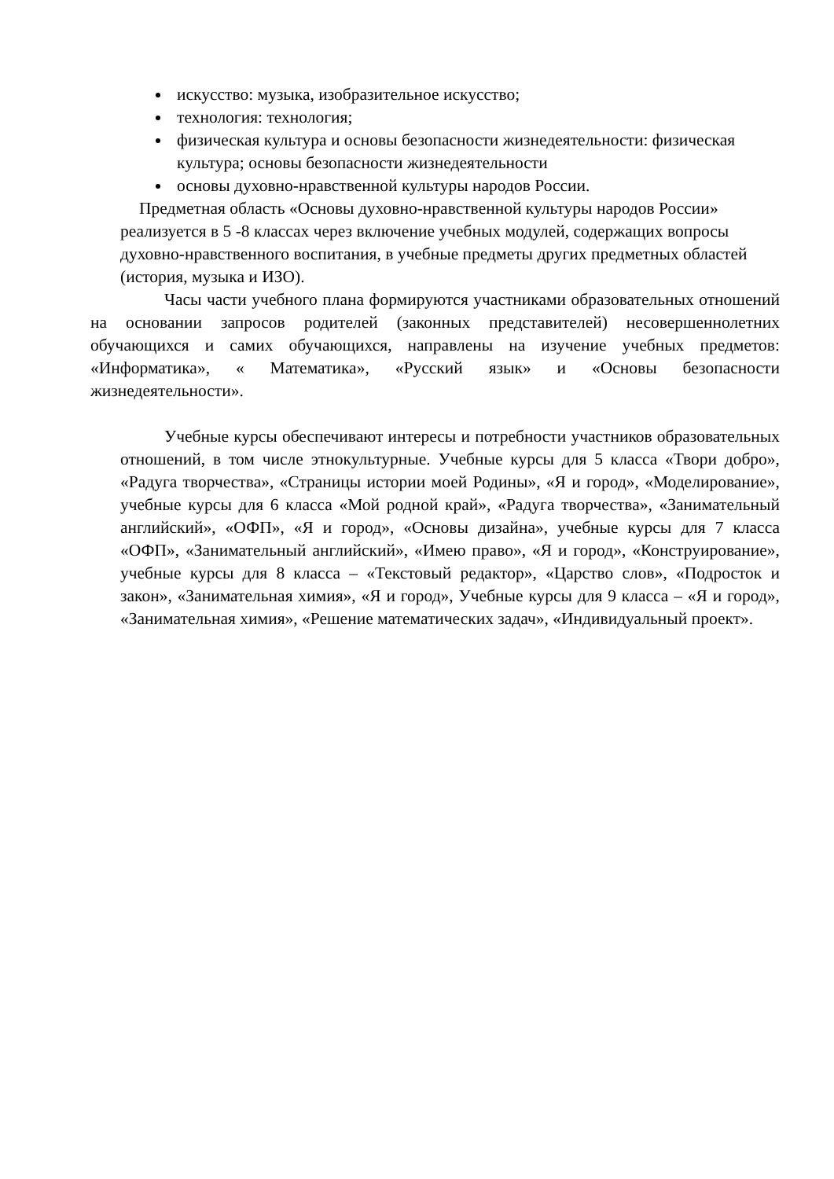искусство: музыка, изобразительное искусство;
технология: технология;
физическая культура и основы безопасности жизнедеятельности: физическая культура; основы безопасности жизнедеятельности
основы духовно-нравственной культуры народов России.
Предметная область «Основы духовно-нравственной культуры народов России» реализуется в 5 -8 классах через включение учебных модулей, содержащих вопросы духовно-нравственного воспитания, в учебные предметы других предметных областей (история, музыка и ИЗО).
Часы части учебного плана формируются участниками образовательных отношений на основании запросов родителей (законных представителей) несовершеннолетних обучающихся и самих обучающихся, направлены на изучение учебных предметов: «Информатика», « Математика», «Русский язык» и «Основы безопасности жизнедеятельности».
Учебные курсы обеспечивают интересы и потребности участников образовательных отношений, в том числе этнокультурные. Учебные курсы для 5 класса «Твори добро», «Радуга творчества», «Страницы истории моей Родины», «Я и город», «Моделирование», учебные курсы для 6 класса «Мой родной край», «Радуга творчества», «Занимательный английский», «ОФП», «Я и город», «Основы дизайна», учебные курсы для 7 класса «ОФП», «Занимательный английский», «Имею право», «Я и город», «Конструирование», учебные курсы для 8 класса – «Текстовый редактор», «Царство слов», «Подросток и закон», «Занимательная химия», «Я и город», Учебные курсы для 9 класса – «Я и город», «Занимательная химия», «Решение математических задач», «Индивидуальный проект».